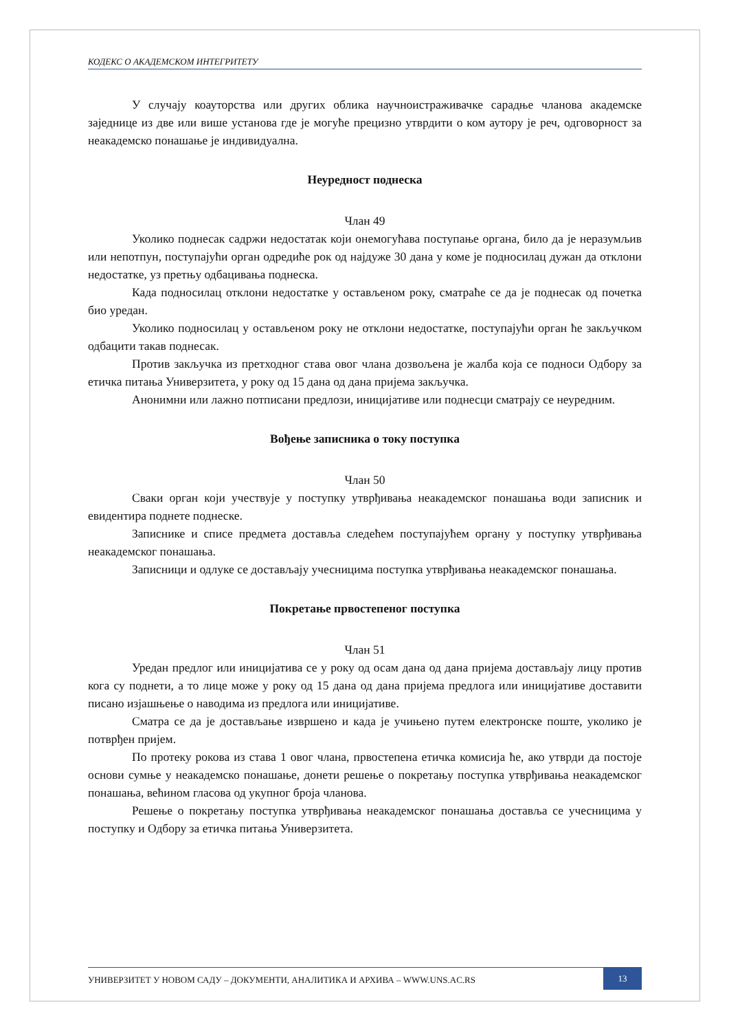КОДЕКС О АКАДЕМСКОМ ИНТЕГРИТЕТУ
У случају коауторства или других облика научноистраживачке сарадње чланова академске заједнице из две или више установа где је могуће прецизно утврдити о ком аутору је реч, одговорност за неакадемско понашање је индивидуална.
Неуредност поднеска
Члан 49
Уколико поднесак садржи недостатак који онемогућава поступање органа, било да је неразумљив или непотпун, поступајући орган одредиће рок од најдуже 30 дана у коме је подносилац дужан да отклони недостатке, уз претњу одбацивања поднеска.
Када подносилац отклони недостатке у остављеном року, сматраће се да је поднесак од почетка био уредан.
Уколико подносилац у остављеном року не отклони недостатке, поступајући орган ће закључком одбацити такав поднесак.
Против закључка из претходног става овог члана дозвољена је жалба која се подноси Одбору за етичка питања Универзитета, у року од 15 дана од дана пријема закључка.
Анонимни или лажно потписани предлози, иницијативе или поднесци сматрају се неуредним.
Вођење записника о току поступка
Члан 50
Сваки орган који учествује у поступку утврђивања неакадемског понашања води записник и евидентира поднете поднеске.
Записнике и списе предмета доставља следећем поступајућем органу у поступку утврђивања неакадемског понашања.
Записници и одлуке се достављају учесницима поступка утврђивања неакадемског понашања.
Покретање првостепеног поступка
Члан 51
Уредан предлог или иницијатива се у року од осам дана од дана пријема достављају лицу против кога су поднети, а то лице може у року од 15 дана од дана пријема предлога или иницијативе доставити писано изјашњење о наводима из предлога или иницијативе.
Сматра се да је достављање извршено и када је учињено путем електронске поште, уколико је потврђен пријем.
По протеку рокова из става 1 овог члана, првостепена етичка комисија ће, ако утврди да постоје основи сумње у неакадемско понашање, донети решење о покретању поступка утврђивања неакадемског понашања, већином гласова од укупног броја чланова.
Решење о покретању поступка утврђивања неакадемског понашања доставља се учесницима у поступку и Одбору за етичка питања Универзитета.
УНИВЕРЗИТЕТ У НОВОМ САДУ – ДОКУМЕНТИ, АНАЛИТИКА И АРХИВА – WWW.UNS.AC.RS
13